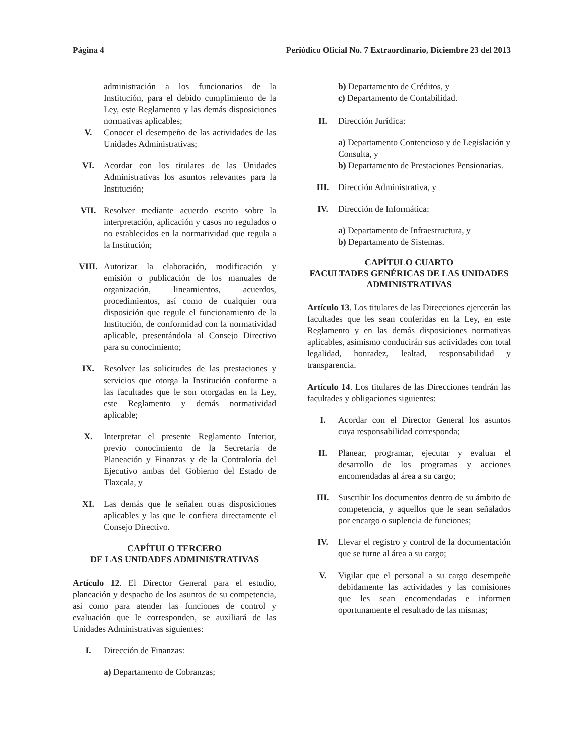Página 4 Periódico Oficial No. 7 Extraordinario, Diciembre 23 del 2013
administración a los funcionarios de la Institución, para el debido cumplimiento de la Ley, este Reglamento y las demás disposiciones normativas aplicables;
V. Conocer el desempeño de las actividades de las Unidades Administrativas;
VI. Acordar con los titulares de las Unidades Administrativas los asuntos relevantes para la Institución;
VII. Resolver mediante acuerdo escrito sobre la interpretación, aplicación y casos no regulados o no establecidos en la normatividad que regula a la Institución;
VIII. Autorizar la elaboración, modificación y emisión o publicación de los manuales de organización, lineamientos, acuerdos, procedimientos, así como de cualquier otra disposición que regule el funcionamiento de la Institución, de conformidad con la normatividad aplicable, presentándola al Consejo Directivo para su conocimiento;
IX. Resolver las solicitudes de las prestaciones y servicios que otorga la Institución conforme a las facultades que le son otorgadas en la Ley, este Reglamento y demás normatividad aplicable;
X. Interpretar el presente Reglamento Interior, previo conocimiento de la Secretaría de Planeación y Finanzas y de la Contraloría del Ejecutivo ambas del Gobierno del Estado de Tlaxcala, y
XI. Las demás que le señalen otras disposiciones aplicables y las que le confiera directamente el Consejo Directivo.
CAPÍTULO TERCERO
DE LAS UNIDADES ADMINISTRATIVAS
Artículo 12. El Director General para el estudio, planeación y despacho de los asuntos de su competencia, así como para atender las funciones de control y evaluación que le corresponden, se auxiliará de las Unidades Administrativas siguientes:
I. Dirección de Finanzas:
a) Departamento de Cobranzas;
b) Departamento de Créditos, y
c) Departamento de Contabilidad.
II. Dirección Jurídica:
a) Departamento Contencioso y de Legislación y Consulta, y
b) Departamento de Prestaciones Pensionarias.
III. Dirección Administrativa, y
IV. Dirección de Informática:
a) Departamento de Infraestructura, y
b) Departamento de Sistemas.
CAPÍTULO CUARTO
FACULTADES GENÉRICAS DE LAS UNIDADES ADMINISTRATIVAS
Artículo 13. Los titulares de las Direcciones ejercerán las facultades que les sean conferidas en la Ley, en este Reglamento y en las demás disposiciones normativas aplicables, asimismo conducirán sus actividades con total legalidad, honradez, lealtad, responsabilidad y transparencia.
Artículo 14. Los titulares de las Direcciones tendrán las facultades y obligaciones siguientes:
I. Acordar con el Director General los asuntos cuya responsabilidad corresponda;
II. Planear, programar, ejecutar y evaluar el desarrollo de los programas y acciones encomendadas al área a su cargo;
III. Suscribir los documentos dentro de su ámbito de competencia, y aquellos que le sean señalados por encargo o suplencia de funciones;
IV. Llevar el registro y control de la documentación que se turne al área a su cargo;
V. Vigilar que el personal a su cargo desempeñe debidamente las actividades y las comisiones que les sean encomendadas e informen oportunamente el resultado de las mismas;